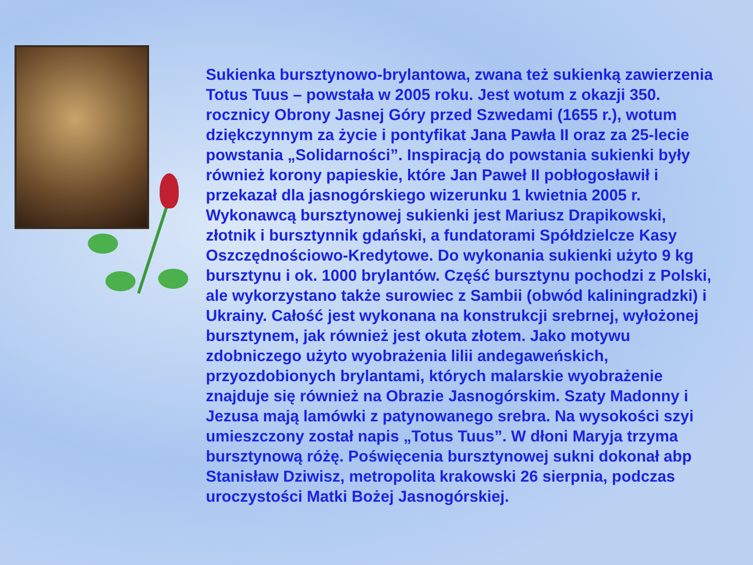Sukienka bursztynowo-brylantowa, zwana też sukienką zawierzenia Totus Tuus – powstała w 2005 roku. Jest wotum z okazji 350. rocznicy Obrony Jasnej Góry przed Szwedami (1655 r.), wotum dziękczynnym za życie i pontyfikat Jana Pawła II oraz za 25-lecie powstania „Solidarności”. Inspiracją do powstania sukienki były również korony papieskie, które Jan Paweł II pobłogosławił i przekazał dla jasnogórskiego wizerunku 1 kwietnia 2005 r. Wykonawcą bursztynowej sukienki jest Mariusz Drapikowski, złotnik i bursztynnik gdański, a fundatorami Spółdzielcze Kasy Oszczędnościowo-Kredytowe. Do wykonania sukienki użyto 9 kg bursztynu i ok. 1000 brylantów. Część bursztynu pochodzi z Polski, ale wykorzystano także surowiec z Sambii (obwód kaliningradzki) i Ukrainy. Całość jest wykonana na konstrukcji srebrnej, wyłożonej bursztynem, jak również jest okuta złotem. Jako motywu zdobniczego użyto wyobrażenia lilii andegaweńskich, przyozdobionych brylantami, których malarskie wyobrażenie znajduje się również na Obrazie Jasnogórskim. Szaty Madonny i Jezusa mają lamówki z patynowanego srebra. Na wysokości szyi umieszczony został napis „Totus Tuus”. W dłoni Maryja trzyma bursztynową różę. Poświęcenia bursztynowej sukni dokonał abp Stanisław Dziwisz, metropolita krakowski 26 sierpnia, podczas uroczystości Matki Bożej Jasnogórskiej.